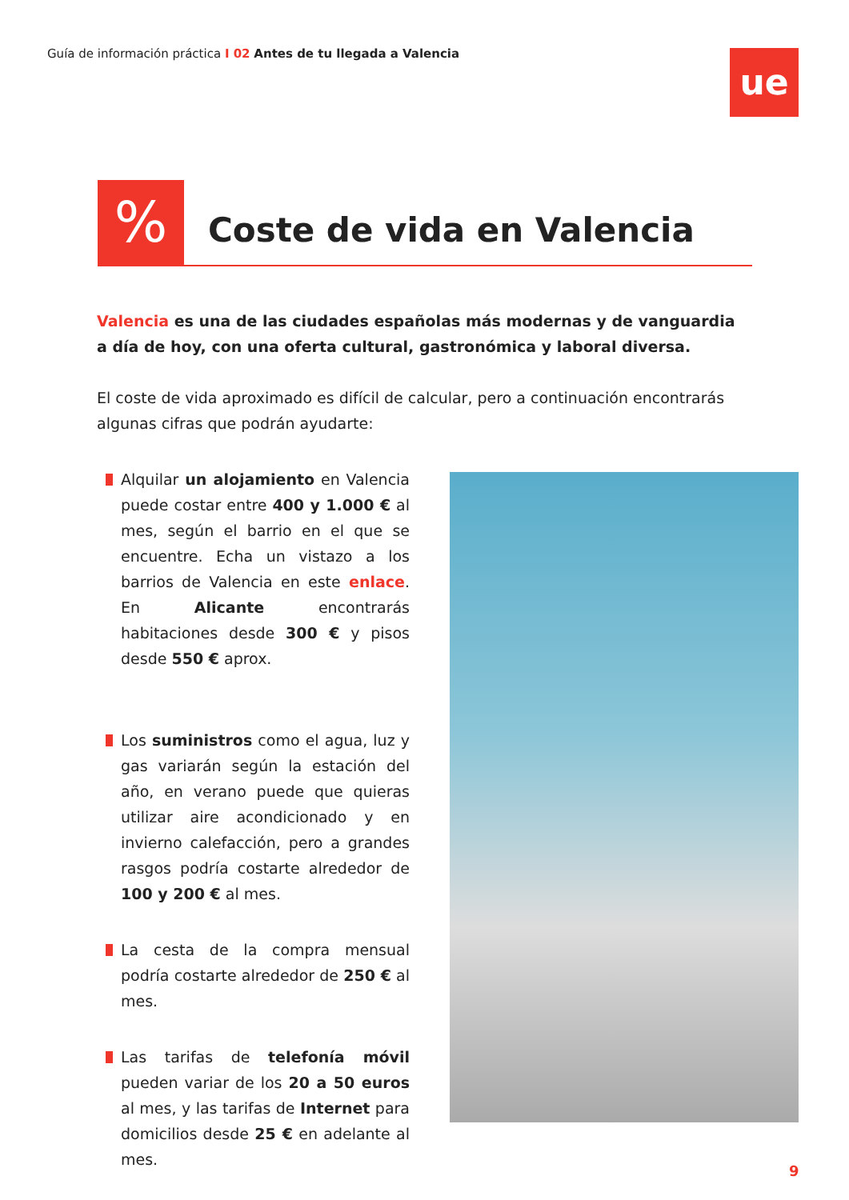Guía de información práctica I 02 Antes de tu llegada a Valencia
ue
% Coste de vida en Valencia
Valencia es una de las ciudades españolas más modernas y de vanguardia a día de hoy, con una oferta cultural, gastronómica y laboral diversa.
El coste de vida aproximado es difícil de calcular, pero a continuación encontrarás algunas cifras que podrán ayudarte:
Alquilar un alojamiento en Valencia puede costar entre 400 y 1.000 € al mes, según el barrio en el que se encuentre. Echa un vistazo a los barrios de Valencia en este enlace. En Alicante encontrarás habitaciones desde 300 € y pisos desde 550 € aprox.
Los suministros como el agua, luz y gas variarán según la estación del año, en verano puede que quieras utilizar aire acondicionado y en invierno calefacción, pero a grandes rasgos podría costarte alrededor de 100 y 200 € al mes.
La cesta de la compra mensual podría costarte alrededor de 250 € al mes.
Las tarifas de telefonía móvil pueden variar de los 20 a 50 euros al mes, y las tarifas de Internet para domicilios desde 25 € en adelante al mes.
9